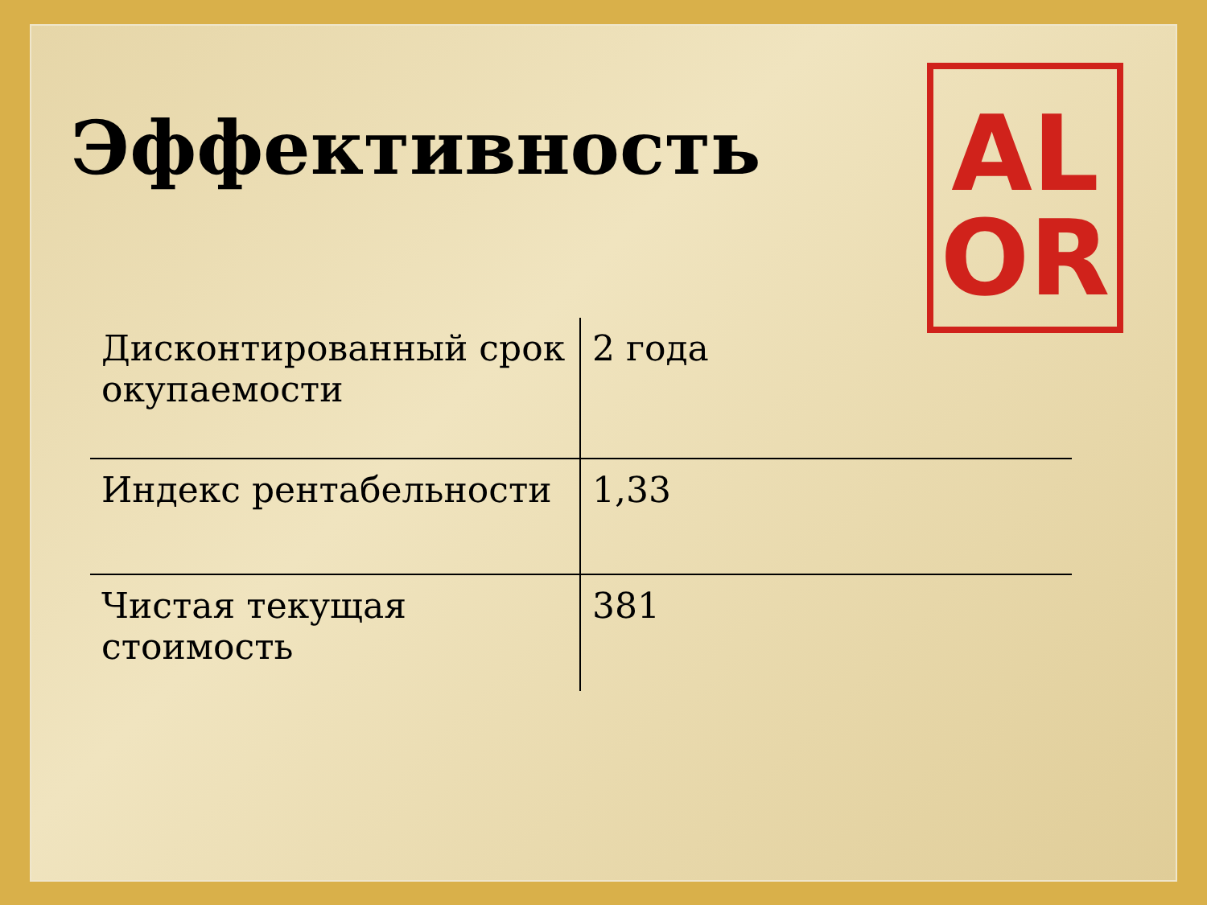Эффективность
AL
OR
| Дисконтированный срок окупаемости | 2 года |
| Индекс рентабельности | 1,33 |
| Чистая текущая стоимость | 381 |